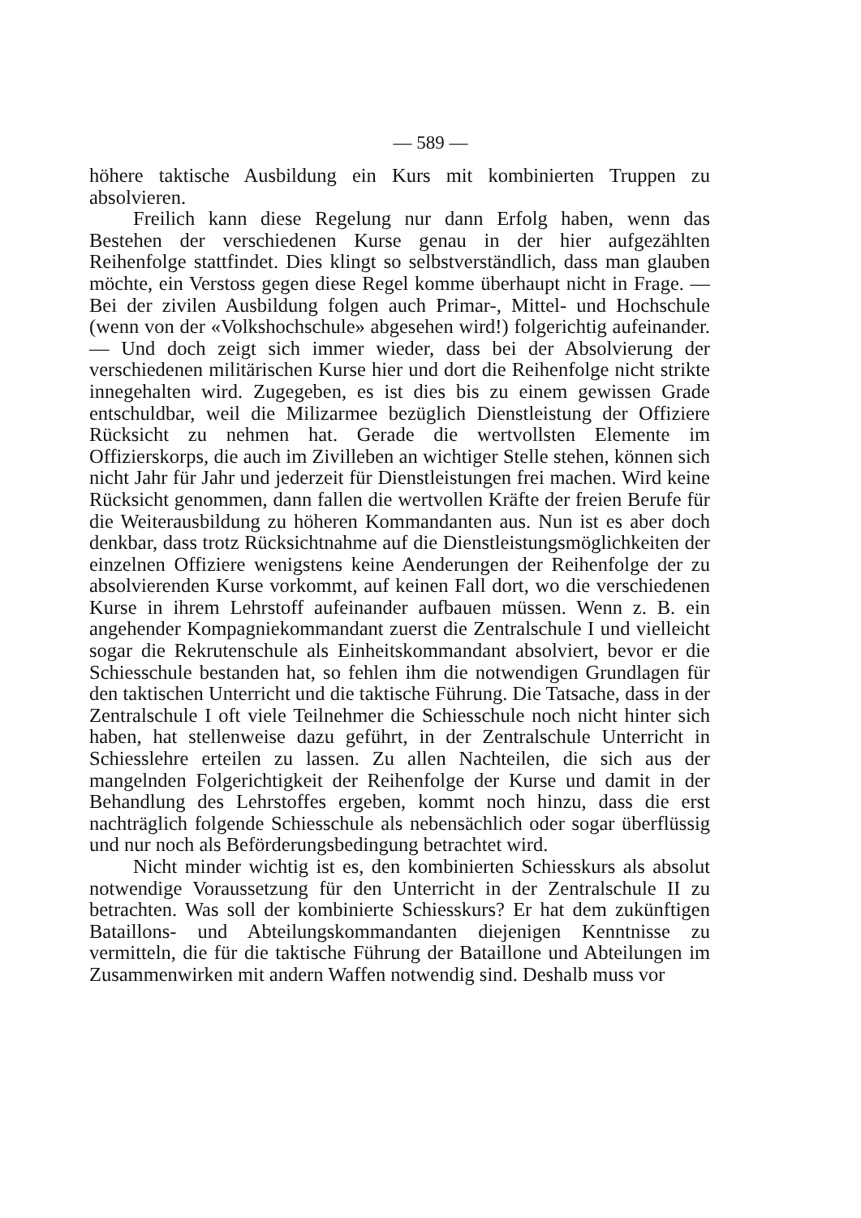— 589 —
höhere taktische Ausbildung ein Kurs mit kombinierten Truppen zu absolvieren.
Freilich kann diese Regelung nur dann Erfolg haben, wenn das Bestehen der verschiedenen Kurse genau in der hier aufgezählten Reihenfolge stattfindet. Dies klingt so selbstverständlich, dass man glauben möchte, ein Verstoss gegen diese Regel komme überhaupt nicht in Frage. — Bei der zivilen Ausbildung folgen auch Primar-, Mittel- und Hochschule (wenn von der «Volkshochschule» abgesehen wird!) folgerichtig aufeinander. — Und doch zeigt sich immer wieder, dass bei der Absolvierung der verschiedenen militärischen Kurse hier und dort die Reihenfolge nicht strikte innegehalten wird. Zugegeben, es ist dies bis zu einem gewissen Grade entschuldbar, weil die Milizarmee bezüglich Dienstleistung der Offiziere Rücksicht zu nehmen hat. Gerade die wertvollsten Elemente im Offizierskorps, die auch im Zivilleben an wichtiger Stelle stehen, können sich nicht Jahr für Jahr und jederzeit für Dienstleistungen frei machen. Wird keine Rücksicht genommen, dann fallen die wertvollen Kräfte der freien Berufe für die Weiterausbildung zu höheren Kommandanten aus. Nun ist es aber doch denkbar, dass trotz Rücksichtnahme auf die Dienstleistungsmöglichkeiten der einzelnen Offiziere wenigstens keine Aenderungen der Reihenfolge der zu absolvierenden Kurse vorkommt, auf keinen Fall dort, wo die verschiedenen Kurse in ihrem Lehrstoff aufeinander aufbauen müssen. Wenn z. B. ein angehender Kompagniekommandant zuerst die Zentralschule I und vielleicht sogar die Rekrutenschule als Einheitskommandant absolviert, bevor er die Schiesschule bestanden hat, so fehlen ihm die notwendigen Grundlagen für den taktischen Unterricht und die taktische Führung. Die Tatsache, dass in der Zentralschule I oft viele Teilnehmer die Schiesschule noch nicht hinter sich haben, hat stellenweise dazu geführt, in der Zentralschule Unterricht in Schiesslehre erteilen zu lassen. Zu allen Nachteilen, die sich aus der mangelnden Folgerichtigkeit der Reihenfolge der Kurse und damit in der Behandlung des Lehrstoffes ergeben, kommt noch hinzu, dass die erst nachträglich folgende Schiesschule als nebensächlich oder sogar überflüssig und nur noch als Beförderungsbedingung betrachtet wird.
Nicht minder wichtig ist es, den kombinierten Schiesskurs als absolut notwendige Voraussetzung für den Unterricht in der Zentralschule II zu betrachten. Was soll der kombinierte Schiesskurs? Er hat dem zukünftigen Bataillons- und Abteilungskommandanten diejenigen Kenntnisse zu vermitteln, die für die taktische Führung der Bataillone und Abteilungen im Zusammenwirken mit andern Waffen notwendig sind. Deshalb muss vor